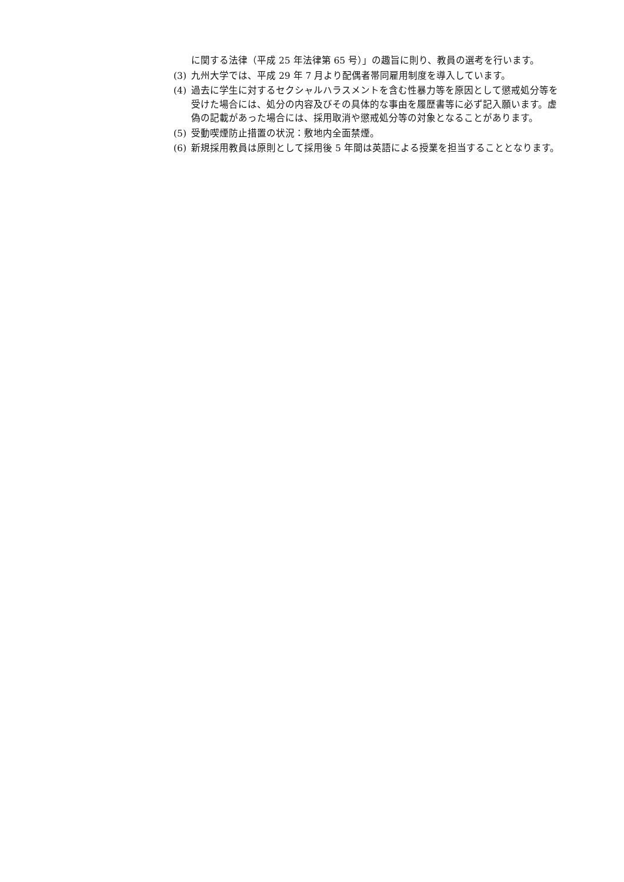に関する法律（平成 25 年法律第 65 号）」の趣旨に則り、教員の選考を行います。
(3) 九州大学では、平成 29 年 7 月より配偶者帯同雇用制度を導入しています。
(4) 過去に学生に対するセクシャルハラスメントを含む性暴力等を原因として懲戒処分等を受けた場合には、処分の内容及びその具体的な事由を履歴書等に必ず記入願います。虚偽の記載があった場合には、採用取消や懲戒処分等の対象となることがあります。
(5) 受動喫煙防止措置の状況：敷地内全面禁煙。
(6) 新規採用教員は原則として採用後 5 年間は英語による授業を担当することとなります。